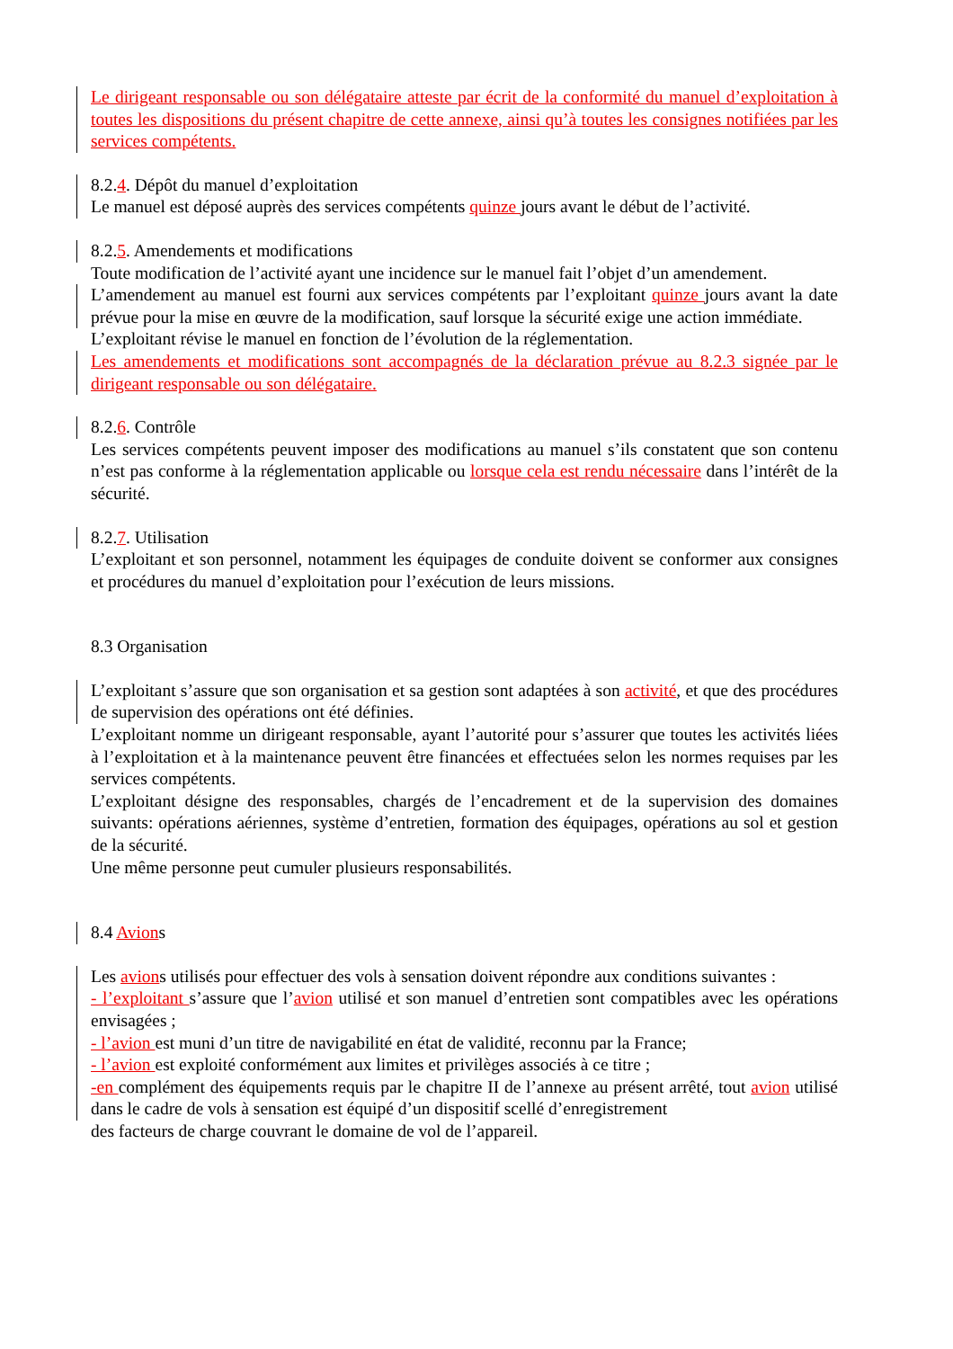Le dirigeant responsable ou son délégataire atteste par écrit de la conformité du manuel d’exploitation à toutes les dispositions du présent chapitre de cette annexe, ainsi qu’à toutes les consignes notifiées par les services compétents.
8.2.4. Dépôt du manuel d’exploitation
Le manuel est déposé auprès des services compétents quinze jours avant le début de l’activité.
8.2.5. Amendements et modifications
Toute modification de l’activité ayant une incidence sur le manuel fait l’objet d’un amendement.
L’amendement au manuel est fourni aux services compétents par l’exploitant quinze jours avant la date prévue pour la mise en œuvre de la modification, sauf lorsque la sécurité exige une action immédiate.
L’exploitant révise le manuel en fonction de l’évolution de la réglementation.
Les amendements et modifications sont accompagnés de la déclaration prévue au 8.2.3 signée par le dirigeant responsable ou son délégataire.
8.2.6. Contrôle
Les services compétents peuvent imposer des modifications au manuel s’ils constatent que son contenu n’est pas conforme à la réglementation applicable ou lorsque cela est rendu nécessaire dans l’intérêt de la sécurité.
8.2.7. Utilisation
L’exploitant et son personnel, notamment les équipages de conduite doivent se conformer aux consignes et procédures du manuel d’exploitation pour l’exécution de leurs missions.
8.3 Organisation
L’exploitant s’assure que son organisation et sa gestion sont adaptées à son activité, et que des procédures de supervision des opérations ont été définies.
L’exploitant nomme un dirigeant responsable, ayant l’autorité pour s’assurer que toutes les activités liées à l’exploitation et à la maintenance peuvent être financées et effectuées selon les normes requises par les services compétents.
L’exploitant désigne des responsables, chargés de l’encadrement et de la supervision des domaines suivants: opérations aériennes, système d’entretien, formation des équipages, opérations au sol et gestion de la sécurité.
Une même personne peut cumuler plusieurs responsabilités.
8.4 Avions
Les avions utilisés pour effectuer des vols à sensation doivent répondre aux conditions suivantes :
- l’exploitant s’assure que l’avion utilisé et son manuel d’entretien sont compatibles avec les opérations envisagées ;
- l’avion est muni d’un titre de navigabilité en état de validité, reconnu par la France;
- l’avion est exploité conformément aux limites et privilèges associés à ce titre ;
-en complément des équipements requis par le chapitre II de l’annexe au présent arrêté, tout avion utilisé dans le cadre de vols à sensation est équipé d’un dispositif scellé d’enregistrement
des facteurs de charge couvrant le domaine de vol de l’appareil.